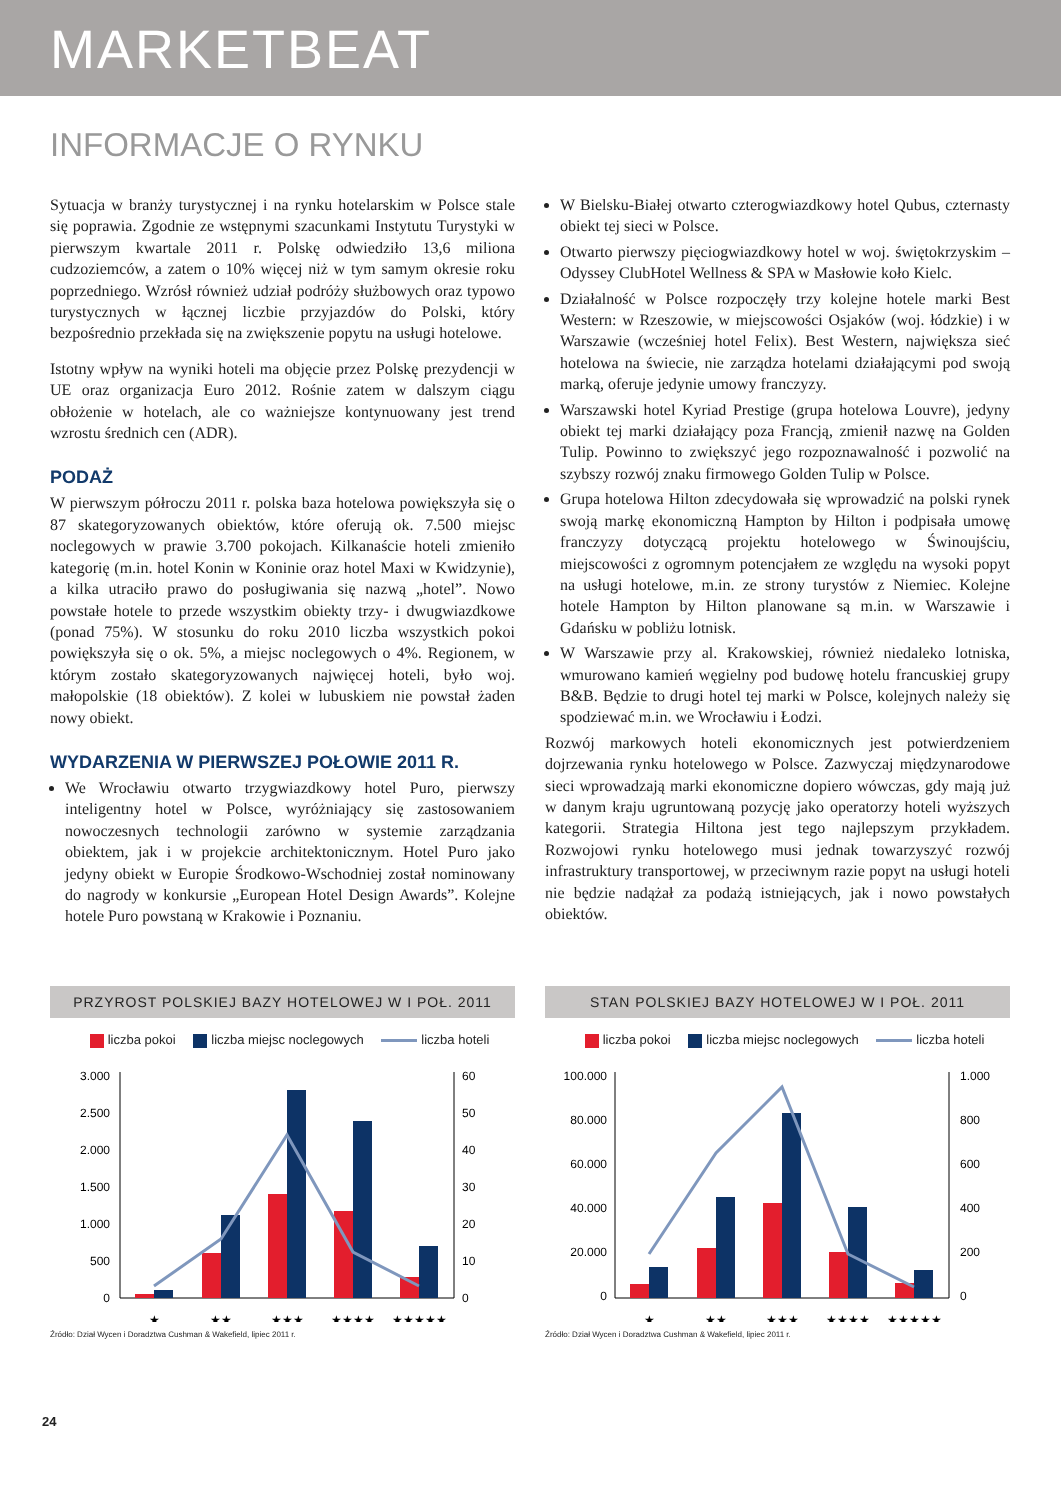MARKETBEAT
INFORMACJE O RYNKU
Sytuacja w branży turystycznej i na rynku hotelarskim w Polsce stale się poprawia. Zgodnie ze wstępnymi szacunkami Instytutu Turystyki w pierwszym kwartale 2011 r. Polskę odwiedziło 13,6 miliona cudzoziemców, a zatem o 10% więcej niż w tym samym okresie roku poprzedniego. Wzrósł również udział podróży służbowych oraz typowo turystycznych w łącznej liczbie przyjazdów do Polski, który bezpośrednio przekłada się na zwiększenie popytu na usługi hotelowe.
Istotny wpływ na wyniki hoteli ma objęcie przez Polskę prezydencji w UE oraz organizacja Euro 2012. Rośnie zatem w dalszym ciągu obłożenie w hotelach, ale co ważniejsze kontynuowany jest trend wzrostu średnich cen (ADR).
PODAŻ
W pierwszym półroczu 2011 r. polska baza hotelowa powiększyła się o 87 skategoryzowanych obiektów, które oferują ok. 7.500 miejsc noclegowych w prawie 3.700 pokojach. Kilkanaście hoteli zmieniło kategorię (m.in. hotel Konin w Koninie oraz hotel Maxi w Kwidzynie), a kilka utraciło prawo do posługiwania się nazwą „hotel”. Nowo powstałe hotele to przede wszystkim obiekty trzy- i dwugwiazdkowe (ponad 75%). W stosunku do roku 2010 liczba wszystkich pokoi powiększyła się o ok. 5%, a miejsc noclegowych o 4%. Regionem, w którym zostało skategoryzowanych najwięcej hoteli, było woj. małopolskie (18 obiektów). Z kolei w lubuskiem nie powstał żaden nowy obiekt.
WYDARZENIA W PIERWSZEJ POŁOWIE 2011 R.
We Wrocławiu otwarto trzygwiazdkowy hotel Puro, pierwszy inteligentny hotel w Polsce, wyróżniający się zastosowaniem nowoczesnych technologii zarówno w systemie zarządzania obiektem, jak i w projekcie architektonicznym. Hotel Puro jako jedyny obiekt w Europie Środkowo-Wschodniej został nominowany do nagrody w konkursie „European Hotel Design Awards”. Kolejne hotele Puro powstaną w Krakowie i Poznaniu.
W Bielsku-Białej otwarto czterogwiazdkowy hotel Qubus, czternasty obiekt tej sieci w Polsce.
Otwarto pierwszy pięciogwiazdkowy hotel w woj. świętokrzyskim – Odyssey ClubHotel Wellness & SPA w Masłowie koło Kielc.
Działalność w Polsce rozpoczęły trzy kolejne hotele marki Best Western: w Rzeszowie, w miejscowości Osjaków (woj. łódzkie) i w Warszawie (wcześniej hotel Felix). Best Western, największa sieć hotelowa na świecie, nie zarządza hotelami działającymi pod swoją marką, oferuje jedynie umowy franczyzy.
Warszawski hotel Kyriad Prestige (grupa hotelowa Louvre), jedyny obiekt tej marki działający poza Francją, zmienił nazwę na Golden Tulip. Powinno to zwiększyć jego rozpoznawalność i pozwolić na szybszy rozwój znaku firmowego Golden Tulip w Polsce.
Grupa hotelowa Hilton zdecydowała się wprowadzić na polski rynek swoją markę ekonomiczną Hampton by Hilton i podpisała umowę franczyzy dotyczącą projektu hotelowego w Świnoujściu, miejscowości z ogromnym potencjałem ze względu na wysoki popyt na usługi hotelowe, m.in. ze strony turystów z Niemiec. Kolejne hotele Hampton by Hilton planowane są m.in. w Warszawie i Gdańsku w pobliżu lotnisk.
W Warszawie przy al. Krakowskiej, również niedaleko lotniska, wmurowano kamień węgielny pod budowę hotelu francuskiej grupy B&B. Będzie to drugi hotel tej marki w Polsce, kolejnych należy się spodziewać m.in. we Wrocławiu i Łodzi.
Rozwój markowych hoteli ekonomicznych jest potwierdzeniem dojrzewania rynku hotelowego w Polsce. Zazwyczaj międzynarodowe sieci wprowadzają marki ekonomiczne dopiero wówczas, gdy mają już w danym kraju ugruntowaną pozycję jako operatorzy hoteli wyższych kategorii. Strategia Hiltona jest tego najlepszym przykładem. Rozwojowi rynku hotelowego musi jednak towarzyszyć rozwój infrastruktury transportowej, w przeciwnym razie popyt na usługi hoteli nie będzie nadążał za podażą istniejących, jak i nowo powstałych obiektów.
PRZYROST POLSKIEJ BAZY HOTELOWEJ W I POŁ. 2011
liczba pokoi liczba miejsc noclegowych liczba hoteli
3.000
2.500
2.000
1.500
1.000
500
0
60
50
40
30
20
10
0
★
★★
★★★
★★★★
★★★★★
Źródło: Dział Wycen i Doradztwa Cushman & Wakefield, lipiec 2011 r.
STAN POLSKIEJ BAZY HOTELOWEJ W I POŁ. 2011
liczba pokoi liczba miejsc noclegowych liczba hoteli
100.000
80.000
60.000
40.000
20.000
0
1.000
800
600
400
200
0
★
★★
★★★
★★★★
★★★★★
Źródło: Dział Wycen i Doradztwa Cushman & Wakefield, lipiec 2011 r.
24